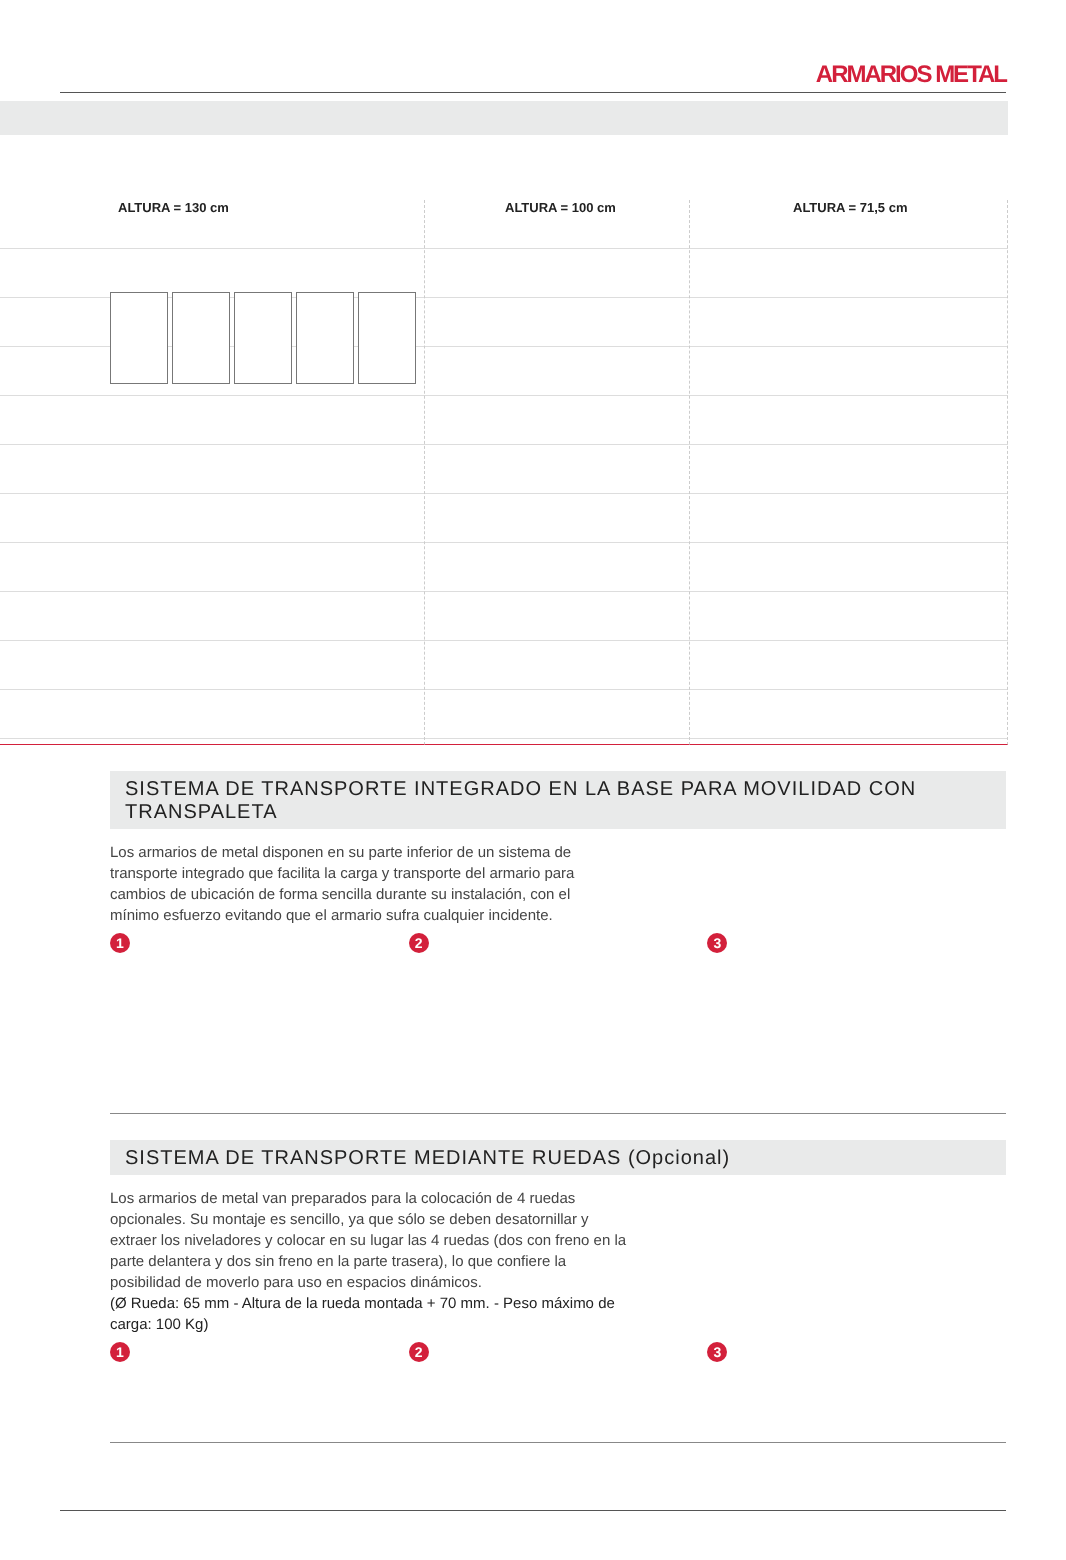ARMARIOS METAL
ALTURA = 130 cm ALTURA = 100 cm ALTURA = 71,5 cm
SISTEMA DE TRANSPORTE INTEGRADO EN LA BASE PARA MOVILIDAD CON TRANSPALETA
Los armarios de metal disponen en su parte inferior de un sistema de transporte integrado que facilita la carga y transporte del armario para cambios de ubicación de forma sencilla durante su instalación, con el mínimo esfuerzo evitando que el armario sufra cualquier incidente.
1 2 3
SISTEMA DE TRANSPORTE MEDIANTE RUEDAS (Opcional)
Los armarios de metal van preparados para la colocación de 4 ruedas opcionales. Su montaje es sencillo, ya que sólo se deben desatornillar y extraer los niveladores y colocar en su lugar las 4 ruedas (dos con freno en la parte delantera y dos sin freno en la parte trasera), lo que confiere la posibilidad de moverlo para uso en espacios dinámicos.
(Ø Rueda: 65 mm - Altura de la rueda montada + 70 mm. - Peso máximo de carga: 100 Kg)
1 2 3